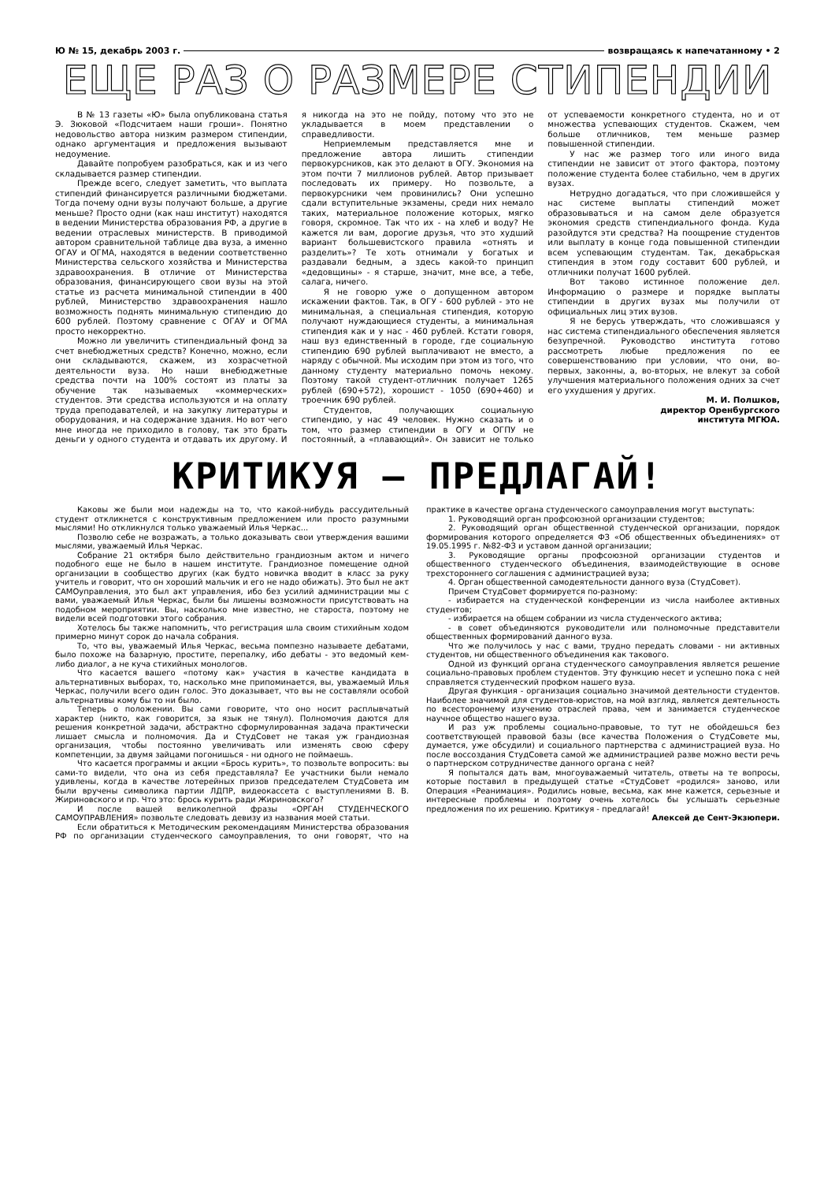Ю № 15, декабрь 2003 г. возвращаясь к напечатанному • 2
ЕЩЕ РАЗ О РАЗМЕРЕ СТИПЕНДИИ
В № 13 газеты «Ю» была опубликована статья Э. Зюковой «Подсчитаем наши гроши». Понятно недовольство автора низким размером стипендии, однако аргументация и предложения вызывают недоумение.
Давайте попробуем разобраться, как и из чего складывается размер стипендии.
Прежде всего, следует заметить, что выплата стипендий финансируется различными бюджетами. Тогда почему одни вузы получают больше, а другие меньше? Просто одни (как наш институт) находятся в ведении Министерства образования РФ, а другие в ведении отраслевых министерств. В приводимой автором сравнительной таблице два вуза, а именно ОГАУ и ОГМА, находятся в ведении соответственно Министерства сельского хозяйства и Министерства здравоохранения. В отличие от Министерства образования, финансирующего свои вузы на этой статье из расчета минимальной стипендии в 400 рублей, Министерство здравоохранения нашло возможность поднять минимальную стипендию до 600 рублей. Поэтому сравнение с ОГАУ и ОГМА просто некорректно.
Можно ли увеличить стипендиальный фонд за счет внебюджетных средств? Конечно, можно, если они складываются, скажем, из хозрасчетной деятельности вуза. Но наши внебюджетные средства почти на 100% состоят из платы за обучение так называемых «коммерческих» студентов. Эти средства используются и на оплату труда преподавателей, и на закупку литературы и оборудования, и на содержание здания. Но вот чего мне иногда не приходило в голову, так это брать деньги у одного студента и отдавать их другому. И я никогда на это не пойду, потому что это не укладывается в моем представлении о справедливости.
Неприемлемым представляется мне и предложение автора лишить стипендии первокурсников, как это делают в ОГУ. Экономия на этом почти 7 миллионов рублей. Автор призывает последовать их примеру. Но позвольте, а первокурсники чем провинились? Они успешно сдали вступительные экзамены, среди них немало таких, материальное положение которых, мягко говоря, скромное. Так что их - на хлеб и воду? Не кажется ли вам, дорогие друзья, что это худший вариант большевистского правила «отнять и разделить»? Те хоть отнимали у богатых и раздавали бедным, а здесь какой-то принцип «дедовщины» - я старше, значит, мне все, а тебе, салага, ничего.
Я не говорю уже о допущенном автором искажении фактов. Так, в ОГУ - 600 рублей - это не минимальная, а специальная стипендия, которую получают нуждающиеся студенты, а минимальная стипендия как и у нас - 460 рублей. Кстати говоря, наш вуз единственный в городе, где социальную стипендию 690 рублей выплачивают не вместо, а наряду с обычной. Мы исходим при этом из того, что данному студенту материально помочь некому. Поэтому такой студент-отличник получает 1265 рублей (690+572), хорошист - 1050 (690+460) и троечник 690 рублей.
Студентов, получающих социальную стипендию, у нас 49 человек. Нужно сказать и о том, что размер стипендии в ОГУ и ОГПУ не постоянный, а «плавающий». Он зависит не только от успеваемости конкретного студента, но и от множества успевающих студентов. Скажем, чем больше отличников, тем меньше размер повышенной стипендии.
У нас же размер того или иного вида стипендии не зависит от этого фактора, поэтому положение студента более стабильно, чем в других вузах.
Нетрудно догадаться, что при сложившейся у нас системе выплаты стипендий может образовываться и на самом деле образуется экономия средств стипендиального фонда. Куда разойдутся эти средства? На поощрение студентов или выплату в конце года повышенной стипендии всем успевающим студентам. Так, декабрьская стипендия в этом году составит 600 рублей, и отличники получат 1600 рублей.
Вот таково истинное положение дел. Информацию о размере и порядке выплаты стипендии в других вузах мы получили от официальных лиц этих вузов.
Я не берусь утверждать, что сложившаяся у нас система стипендиального обеспечения является безупречной. Руководство института готово рассмотреть любые предложения по ее совершенствованию при условии, что они, во-первых, законны, а, во-вторых, не влекут за собой улучшения материального положения одних за счет его ухудшения у других.
М. И. Полшков,
директор Оренбургского
института МГЮА.
КРИТИКУЯ – ПРЕДЛАГАЙ!
Каковы же были мои надежды на то, что какой-нибудь рассудительный студент откликнется с конструктивным предложением или просто разумными мыслями! Но откликнулся только уважаемый Илья Черкас...
Позволю себе не возражать, а только доказывать свои утверждения вашими мыслями, уважаемый Илья Черкас.
Собрание 21 октября было действительно грандиозным актом и ничего подобного еще не было в нашем институте. Грандиозное помещение одной организации в сообщество других (как будто новичка вводит в класс за руку учитель и говорит, что он хороший мальчик и его не надо обижать). Это был не акт САМОуправления, это был акт управления, ибо без усилий администрации мы с вами, уважаемый Илья Черкас, были бы лишены возможности присутствовать на подобном мероприятии. Вы, насколько мне известно, не староста, поэтому не видели всей подготовки этого собрания.
Хотелось бы также напомнить, что регистрация шла своим стихийным ходом примерно минут сорок до начала собрания.
То, что вы, уважаемый Илья Черкас, весьма помпезно называете дебатами, было похоже на базарную, простите, перепалку, ибо дебаты - это ведомый кем-либо диалог, а не куча стихийных монологов.
Что касается вашего «потому как» участия в качестве кандидата в альтернативных выборах, то, насколько мне припоминается, вы, уважаемый Илья Черкас, получили всего один голос. Это доказывает, что вы не составляли особой альтернативы кому бы то ни было.
Теперь о положении. Вы сами говорите, что оно носит расплывчатый характер (никто, как говорится, за язык не тянул). Полномочия даются для решения конкретной задачи, абстрактно сформулированная задача практически лишает смысла и полномочия. Да и СтудСовет не такая уж грандиозная организация, чтобы постоянно увеличивать или изменять свою сферу компетенции, за двумя зайцами погонишься - ни одного не поймаешь.
Что касается программы и акции «Брось курить», то позвольте вопросить: вы сами-то видели, что она из себя представляла? Ее участники были немало удивлены, когда в качестве лотерейных призов председателем СтудСовета им были вручены символика партии ЛДПР, видеокассета с выступлениями В. В. Жириновского и пр. Что это: брось курить ради Жириновского?
И после вашей великолепной фразы «ОРГАН СТУДЕНЧЕСКОГО САМОУПРАВЛЕНИЯ» позвольте следовать девизу из названия моей статьи.
Если обратиться к Методическим рекомендациям Министерства образования РФ по организации студенческого самоуправления, то они говорят, что на практике в качестве органа студенческого самоуправления могут выступать:
1. Руководящий орган профсоюзной организации студентов;
2. Руководящий орган общественной студенческой организации, порядок формирования которого определяется ФЗ «Об общественных объединениях» от 19.05.1995 г. №82-ФЗ и уставом данной организации;
3. Руководящие органы профсоюзной организации студентов и общественного студенческого объединения, взаимодействующие в основе трехстороннего соглашения с администрацией вуза;
4. Орган общественной самодеятельности данного вуза (СтудСовет).
Причем СтудСовет формируется по-разному:
- избирается на студенческой конференции из числа наиболее активных студентов;
- избирается на общем собрании из числа студенческого актива;
- в совет объединяются руководители или полномочные представители общественных формирований данного вуза.
Что же получилось у нас с вами, трудно передать словами - ни активных студентов, ни общественного объединения как такового.
Одной из функций органа студенческого самоуправления является решение социально-правовых проблем студентов. Эту функцию несет и успешно пока с ней справляется студенческий профком нашего вуза.
Другая функция - организация социально значимой деятельности студентов. Наиболее значимой для студентов-юристов, на мой взгляд, является деятельность по всестороннему изучению отраслей права, чем и занимается студенческое научное общество нашего вуза.
И раз уж проблемы социально-правовые, то тут не обойдешься без соответствующей правовой базы (все качества Положения о СтудСовете мы, думается, уже обсудили) и социального партнерства с администрацией вуза. Но после воссоздания СтудСовета самой же администрацией разве можно вести речь о партнерском сотрудничестве данного органа с ней?
Я попытался дать вам, многоуважаемый читатель, ответы на те вопросы, которые поставил в предыдущей статье «СтудСовет «родился» заново, или Операция «Реанимация». Родились новые, весьма, как мне кажется, серьезные и интересные проблемы и поэтому очень хотелось бы услышать серьезные предложения по их решению. Критикуя - предлагай!
Алексей де Сент-Экзюпери.